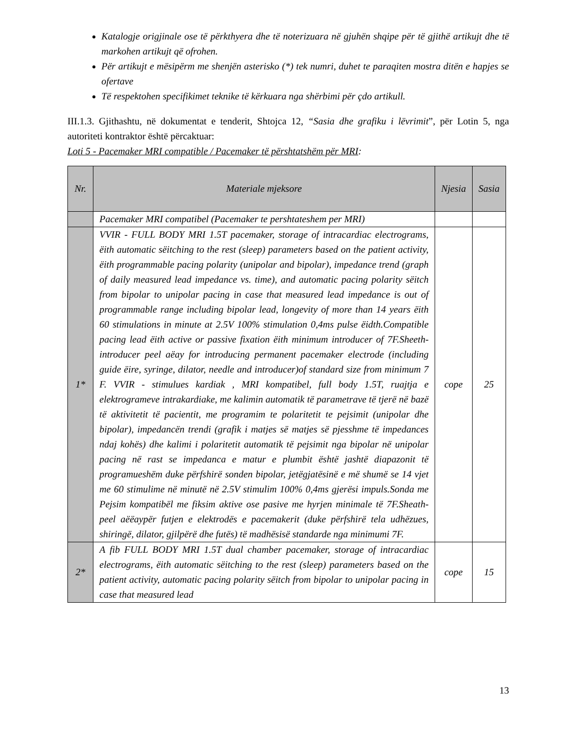Katalogje origjinale ose të përkthyera dhe të noterizuara në gjuhën shqipe për të gjithë artikujt dhe të markohen artikujt që ofrohen.
Për artikujt e mësipërm me shenjën asterisko (*) tek numri, duhet te paraqiten mostra ditën e hapjes se ofertave
Të respektohen specifikimet teknike të kërkuara nga shërbimi për çdo artikull.
III.1.3. Gjithashtu, në dokumentat e tenderit, Shtojca 12, “Sasia dhe grafiku i lëvrimit”, për Lotin 5, nga autoriteti kontraktor është përcaktuar:
Loti 5 - Pacemaker MRI compatible / Pacemaker të përshtatshëm për MRI:
| Nr. | Materiale mjeksore | Njesia | Sasia |
| --- | --- | --- | --- |
| | Pacemaker MRI compatibel (Pacemaker te pershtateshem per MRI) | | |
| 1* | VVIR - FULL BODY MRI 1.5T pacemaker, storage of intracardiac electrograms, ëith automatic sëitching to the rest (sleep) parameters based on the patient activity, ëith programmable pacing polarity (unipolar and bipolar), impedance trend (graph of daily measured lead impedance vs. time), and automatic pacing polarity sëitch from bipolar to unipolar pacing in case that measured lead impedance is out of programmable range including bipolar lead, longevity of more than 14 years ëith 60 stimulations in minute at 2.5V 100% stimulation 0,4ms pulse ëidth.Compatible pacing lead ëith active or passive fixation ëith minimum introducer of 7F.Sheeth-introducer peel aëay for introducing permanent pacemaker electrode (including guide ëire, syringe, dilator, needle and introducer)of standard size from minimum 7 F. VVIR - stimulues kardiak , MRI kompatibel, full body 1.5T, ruajtja e elektrogrameve intrakardiake, me kalimin automatik të parametrave të tjerë në bazë të aktivitetit të pacientit, me programim te polaritetit te pejsimit (unipolar dhe bipolar), impedancën trendi (grafik i matjes së matjes së pjesshme të impedances ndaj kohës) dhe kalimi i polaritetit automatik të pejsimit nga bipolar në unipolar pacing në rast se impedanca e matur e plumbit është jashtë diapazonit të programueshëm duke përfshirë sonden bipolar, jetëgjatësinë e më shumë se 14 vjet me 60 stimulime në minutë në 2.5V stimulim 100% 0,4ms gjerësi impuls.Sonda me Pejsim kompatibël me fiksim aktive ose pasive me hyrjen minimale të 7F.Sheath-peel aëëaypër futjen e elektrodës e pacemakerit (duke përfshirë tela udhëzues, shiringë, dilator, gjilpërë dhe futës) të madhësisë standarde nga minimumi 7F. | cope | 25 |
| 2* | A fib FULL BODY MRI 1.5T dual chamber pacemaker, storage of intracardiac electrograms, ëith automatic sëitching to the rest (sleep) parameters based on the patient activity, automatic pacing polarity sëitch from bipolar to unipolar pacing in case that measured lead | cope | 15 |
13